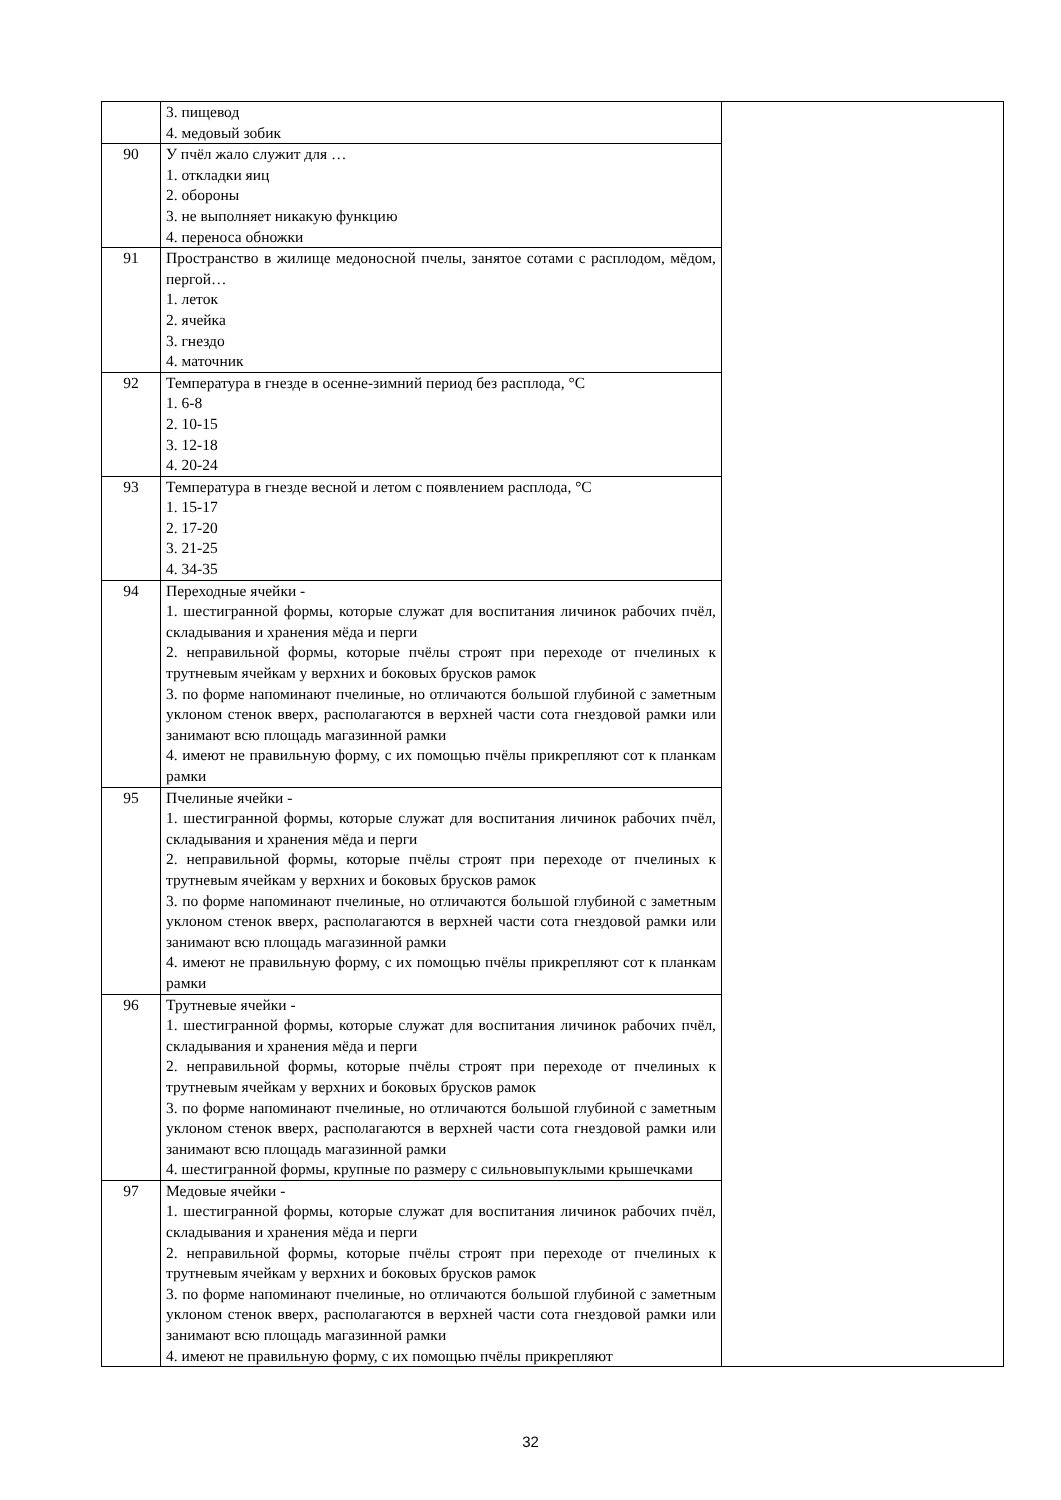| | 3. пищевод 4. медовый зобик | |
| 90 | У пчёл жало служит для … 1. откладки яиц 2. обороны 3. не выполняет никакую функцию 4. переноса обножки | |
| 91 | Пространство в жилище медоносной пчелы, занятое сотами с расплодом, мёдом, пергой… 1. леток 2. ячейка 3. гнездо 4. маточник | |
| 92 | Температура в гнезде в осенне-зимний период без расплода, °C 1. 6-8 2. 10-15 3. 12-18 4. 20-24 | |
| 93 | Температура в гнезде весной и летом с появлением расплода, °C 1. 15-17 2. 17-20 3. 21-25 4. 34-35 | |
| 94 | Переходные ячейки - 1. шестигранной формы, которые служат для воспитания личинок рабочих пчёл, складывания и хранения мёда и перги 2. неправильной формы, которые пчёлы строят при переходе от пчелиных к трутневым ячейкам у верхних и боковых брусков рамок 3. по форме напоминают пчелиные, но отличаются большой глубиной с заметным уклоном стенок вверх, располагаются в верхней части сота гнездовой рамки или занимают всю площадь магазинной рамки 4. имеют не правильную форму, с их помощью пчёлы прикрепляют сот к планкам рамки | |
| 95 | Пчелиные ячейки - 1. шестигранной формы, которые служат для воспитания личинок рабочих пчёл, складывания и хранения мёда и перги 2. неправильной формы, которые пчёлы строят при переходе от пчелиных к трутневым ячейкам у верхних и боковых брусков рамок 3. по форме напоминают пчелиные, но отличаются большой глубиной с заметным уклоном стенок вверх, располагаются в верхней части сота гнездовой рамки или занимают всю площадь магазинной рамки 4. имеют не правильную форму, с их помощью пчёлы прикрепляют сот к планкам рамки | |
| 96 | Трутневые ячейки - 1. шестигранной формы, которые служат для воспитания личинок рабочих пчёл, складывания и хранения мёда и перги 2. неправильной формы, которые пчёлы строят при переходе от пчелиных к трутневым ячейкам у верхних и боковых брусков рамок 3. по форме напоминают пчелиные, но отличаются большой глубиной с заметным уклоном стенок вверх, располагаются в верхней части сота гнездовой рамки или занимают всю площадь магазинной рамки 4. шестигранной формы, крупные по размеру с сильновыпуклыми крышечками | |
| 97 | Медовые ячейки - 1. шестигранной формы, которые служат для воспитания личинок рабочих пчёл, складывания и хранения мёда и перги 2. неправильной формы, которые пчёлы строят при переходе от пчелиных к трутневым ячейкам у верхних и боковых брусков рамок 3. по форме напоминают пчелиные, но отличаются большой глубиной с заметным уклоном стенок вверх, располагаются в верхней части сота гнездовой рамки или занимают всю площадь магазинной рамки 4. имеют не правильную форму, с их помощью пчёлы прикрепляют | |
32